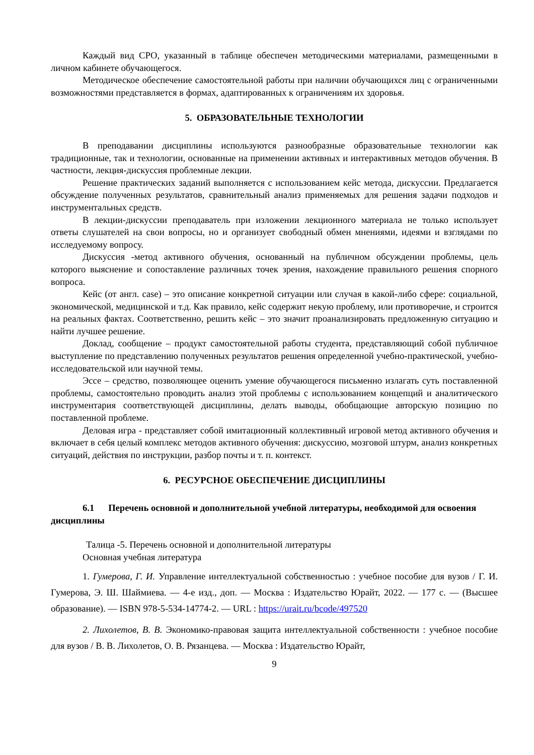Каждый вид СРО, указанный в таблице обеспечен методическими материалами, размещенными в личном кабинете обучающегося.
Методическое обеспечение самостоятельной работы при наличии обучающихся лиц с ограниченными возможностями представляется в формах, адаптированных к ограничениям их здоровья.
5. ОБРАЗОВАТЕЛЬНЫЕ ТЕХНОЛОГИИ
В преподавании дисциплины используются разнообразные образовательные технологии как традиционные, так и технологии, основанные на применении активных и интерактивных методов обучения. В частности, лекция-дискуссия проблемные лекции.
Решение практических заданий выполняется с использованием кейс метода, дискуссии. Предлагается обсуждение полученных результатов, сравнительный анализ применяемых для решения задачи подходов и инструментальных средств.
В лекции-дискуссии преподаватель при изложении лекционного материала не только использует ответы слушателей на свои вопросы, но и организует свободный обмен мнениями, идеями и взглядами по исследуемому вопросу.
Дискуссия -метод активного обучения, основанный на публичном обсуждении проблемы, цель которого выяснение и сопоставление различных точек зрения, нахождение правильного решения спорного вопроса.
Кейс (от англ. case) – это описание конкретной ситуации или случая в какой-либо сфере: социальной, экономической, медицинской и т.д. Как правило, кейс содержит некую проблему, или противоречие, и строится на реальных фактах. Соответственно, решить кейс – это значит проанализировать предложенную ситуацию и найти лучшее решение.
Доклад, сообщение – продукт самостоятельной работы студента, представляющий собой публичное выступление по представлению полученных результатов решения определенной учебно-практической, учебно-исследовательской или научной темы.
Эссе – средство, позволяющее оценить умение обучающегося письменно излагать суть поставленной проблемы, самостоятельно проводить анализ этой проблемы с использованием концепций и аналитического инструментария соответствующей дисциплины, делать выводы, обобщающие авторскую позицию по поставленной проблеме.
Деловая игра - представляет собой имитационный коллективный игровой метод активного обучения и включает в себя целый комплекс методов активного обучения: дискуссию, мозговой штурм, анализ конкретных ситуаций, действия по инструкции, разбор почты и т. п. контекст.
6. РЕСУРСНОЕ ОБЕСПЕЧЕНИЕ ДИСЦИПЛИНЫ
6.1 Перечень основной и дополнительной учебной литературы, необходимой для освоения дисциплины
Талица -5. Перечень основной и дополнительной литературы
Основная учебная литература
1. Гумерова, Г. И. Управление интеллектуальной собственностью : учебное пособие для вузов / Г. И. Гумерова, Э. Ш. Шаймиева. — 4-е изд., доп. — Москва : Издательство Юрайт, 2022. — 177 с. — (Высшее образование). — ISBN 978-5-534-14774-2. — URL : https://urait.ru/bcode/497520
2. Лихолетов, В. В. Экономико-правовая защита интеллектуальной собственности : учебное пособие для вузов / В. В. Лихолетов, О. В. Рязанцева. — Москва : Издательство Юрайт,
9